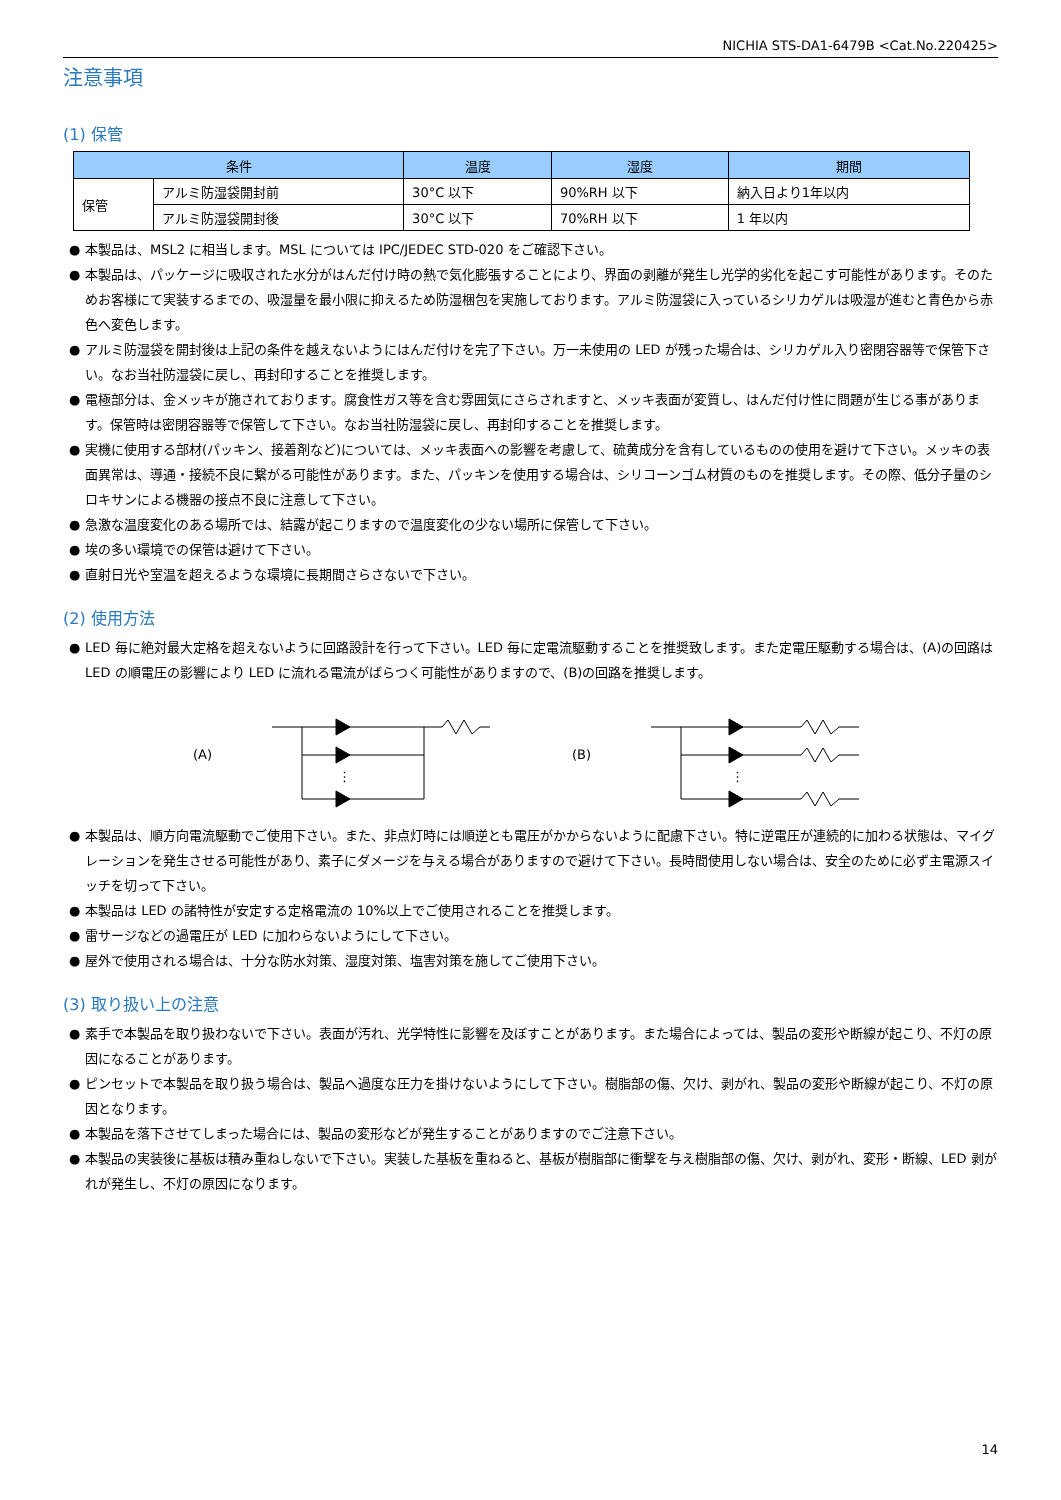NICHIA STS-DA1-6479B <Cat.No.220425>
注意事項
(1) 保管
| 条件 | | 温度 | 湿度 | 期間 |
| --- | --- | --- | --- | --- |
| 保管 | アルミ防湿袋開封前 | 30°C 以下 | 90%RH 以下 | 納入日より1年以内 |
| | アルミ防湿袋開封後 | 30°C 以下 | 70%RH 以下 | 1 年以内 |
● 本製品は、MSL2 に相当します。MSL については IPC/JEDEC STD-020 をご確認下さい。
● 本製品は、パッケージに吸収された水分がはんだ付け時の熱で気化膨張することにより、界面の剥離が発生し光学的劣化を起こす可能性があります。そのためお客様にて実装するまでの、吸湿量を最小限に抑えるため防湿梱包を実施しております。アルミ防湿袋に入っているシリカゲルは吸湿が進むと青色から赤色へ変色します。
● アルミ防湿袋を開封後は上記の条件を越えないようにはんだ付けを完了下さい。万一未使用の LED が残った場合は、シリカゲル入り密閉容器等で保管下さい。なお当社防湿袋に戻し、再封印することを推奨します。
● 電極部分は、金メッキが施されております。腐食性ガス等を含む雰囲気にさらされますと、メッキ表面が変質し、はんだ付け性に問題が生じる事があります。保管時は密閉容器等で保管して下さい。なお当社防湿袋に戻し、再封印することを推奨します。
● 実機に使用する部材(パッキン、接着剤など)については、メッキ表面への影響を考慮して、硫黄成分を含有しているものの使用を避けて下さい。メッキの表面異常は、導通・接続不良に繋がる可能性があります。また、パッキンを使用する場合は、シリコーンゴム材質のものを推奨します。その際、低分子量のシロキサンによる機器の接点不良に注意して下さい。
● 急激な温度変化のある場所では、結露が起こりますので温度変化の少ない場所に保管して下さい。
● 埃の多い環境での保管は避けて下さい。
● 直射日光や室温を超えるような環境に長期間さらさないで下さい。
(2) 使用方法
● LED 毎に絶対最大定格を超えないように回路設計を行って下さい。LED 毎に定電流駆動することを推奨致します。また定電圧駆動する場合は、(A)の回路は LED の順電圧の影響により LED に流れる電流がばらつく可能性がありますので、(B)の回路を推奨します。
(A)
⋮
(B)
⋮
● 本製品は、順方向電流駆動でご使用下さい。また、非点灯時には順逆とも電圧がかからないように配慮下さい。特に逆電圧が連続的に加わる状態は、マイグレーションを発生させる可能性があり、素子にダメージを与える場合がありますので避けて下さい。長時間使用しない場合は、安全のために必ず主電源スイッチを切って下さい。
● 本製品は LED の諸特性が安定する定格電流の 10%以上でご使用されることを推奨します。
● 雷サージなどの過電圧が LED に加わらないようにして下さい。
● 屋外で使用される場合は、十分な防水対策、湿度対策、塩害対策を施してご使用下さい。
(3) 取り扱い上の注意
● 素手で本製品を取り扱わないで下さい。表面が汚れ、光学特性に影響を及ぼすことがあります。また場合によっては、製品の変形や断線が起こり、不灯の原因になることがあります。
● ピンセットで本製品を取り扱う場合は、製品へ過度な圧力を掛けないようにして下さい。樹脂部の傷、欠け、剥がれ、製品の変形や断線が起こり、不灯の原因となります。
● 本製品を落下させてしまった場合には、製品の変形などが発生することがありますのでご注意下さい。
● 本製品の実装後に基板は積み重ねしないで下さい。実装した基板を重ねると、基板が樹脂部に衝撃を与え樹脂部の傷、欠け、剥がれ、変形・断線、LED 剥がれが発生し、不灯の原因になります。
14